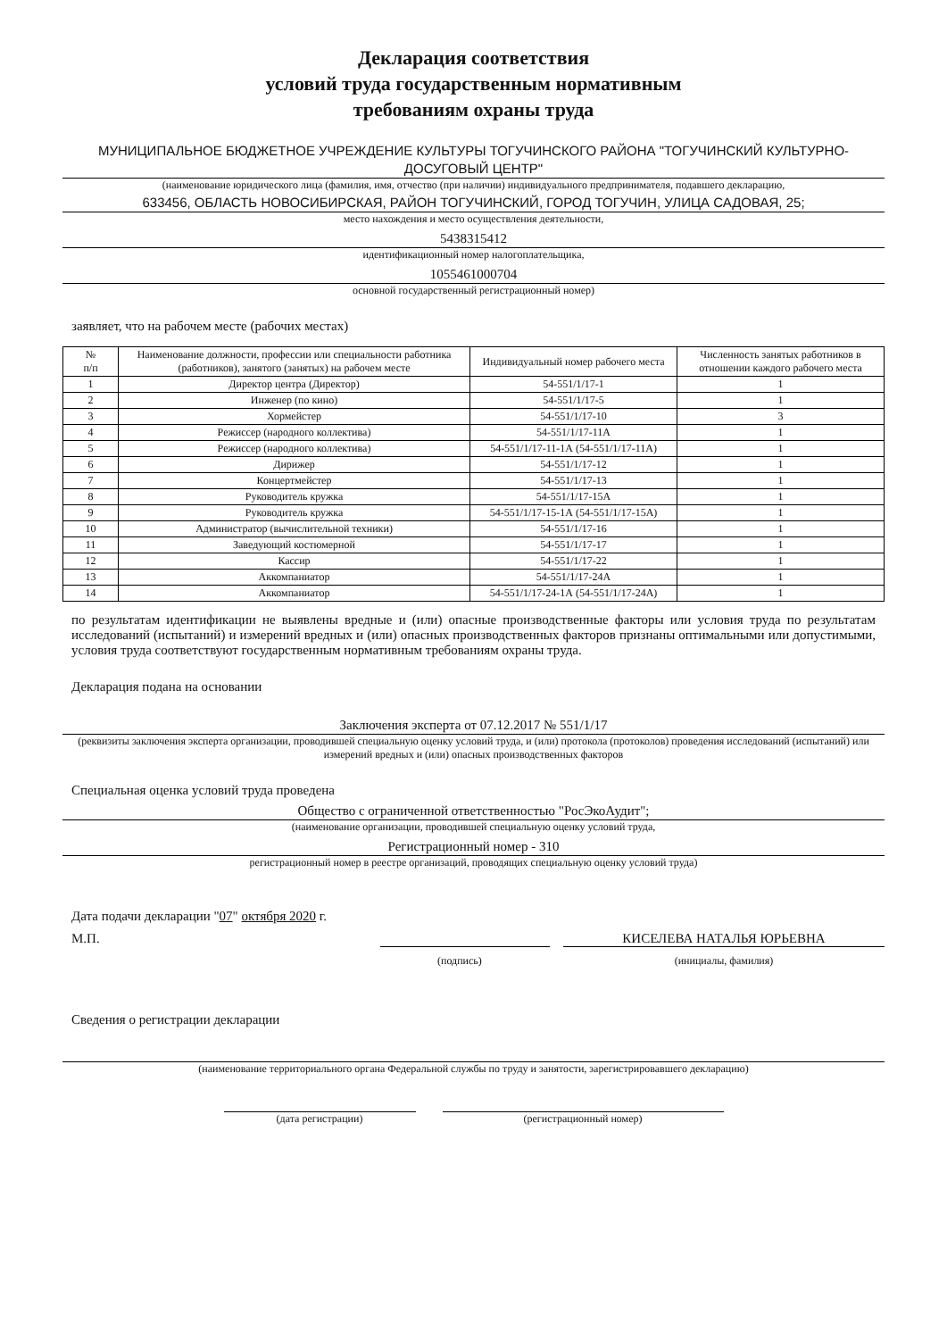Декларация соответствия
условий труда государственным нормативным
требованиям охраны труда
МУНИЦИПАЛЬНОЕ БЮДЖЕТНОЕ УЧРЕЖДЕНИЕ КУЛЬТУРЫ ТОГУЧИНСКОГО РАЙОНА "ТОГУЧИНСКИЙ КУЛЬТУРНО-ДОСУГОВЫЙ ЦЕНТР"
(наименование юридического лица (фамилия, имя, отчество (при наличии) индивидуального предпринимателя, подавшего декларацию,
633456, ОБЛАСТЬ НОВОСИБИРСКАЯ, РАЙОН ТОГУЧИНСКИЙ, ГОРОД ТОГУЧИН, УЛИЦА САДОВАЯ, 25;
место нахождения и место осуществления деятельности,
5438315412
идентификационный номер налогоплательщика,
1055461000704
основной государственный регистрационный номер)
заявляет, что на рабочем месте (рабочих местах)
| № п/п | Наименование должности, профессии или специальности работника (работников), занятого (занятых) на рабочем месте | Индивидуальный номер рабочего места | Численность занятых работников в отношении каждого рабочего места |
| --- | --- | --- | --- |
| 1 | Директор центра (Директор) | 54-551/1/17-1 | 1 |
| 2 | Инженер (по кино) | 54-551/1/17-5 | 1 |
| 3 | Хормейстер | 54-551/1/17-10 | 3 |
| 4 | Режиссер (народного коллектива) | 54-551/1/17-11А | 1 |
| 5 | Режиссер (народного коллектива) | 54-551/1/17-11-1А (54-551/1/17-11А) | 1 |
| 6 | Дирижер | 54-551/1/17-12 | 1 |
| 7 | Концертмейстер | 54-551/1/17-13 | 1 |
| 8 | Руководитель кружка | 54-551/1/17-15А | 1 |
| 9 | Руководитель кружка | 54-551/1/17-15-1А (54-551/1/17-15А) | 1 |
| 10 | Администратор (вычислительной техники) | 54-551/1/17-16 | 1 |
| 11 | Заведующий костюмерной | 54-551/1/17-17 | 1 |
| 12 | Кассир | 54-551/1/17-22 | 1 |
| 13 | Аккомпаниатор | 54-551/1/17-24А | 1 |
| 14 | Аккомпаниатор | 54-551/1/17-24-1А (54-551/1/17-24А) | 1 |
по результатам идентификации не выявлены вредные и (или) опасные производственные факторы или условия труда по результатам исследований (испытаний) и измерений вредных и (или) опасных производственных факторов признаны оптимальными или допустимыми, условия труда соответствуют государственным нормативным требованиям охраны труда.
Декларация подана на основании
Заключения эксперта от 07.12.2017 № 551/1/17
(реквизиты заключения эксперта организации, проводившей специальную оценку условий труда, и (или) протокола (протоколов) проведения исследований (испытаний) или измерений вредных и (или) опасных производственных факторов
Специальная оценка условий труда проведена
Общество с ограниченной ответственностью "РосЭкоАудит";
(наименование организации, проводившей специальную оценку условий труда,
Регистрационный номер - 310
регистрационный номер в реестре организаций, проводящих специальную оценку условий труда)
Дата подачи декларации "07" октября 2020 г.
М.П. КИСЕЛЕВА НАТАЛЬЯ ЮРЬЕВНА
(подпись) (инициалы, фамилия)
Сведения о регистрации декларации
(наименование территориального органа Федеральной службы по труду и занятости, зарегистрировавшего декларацию)
(дата регистрации) (регистрационный номер)